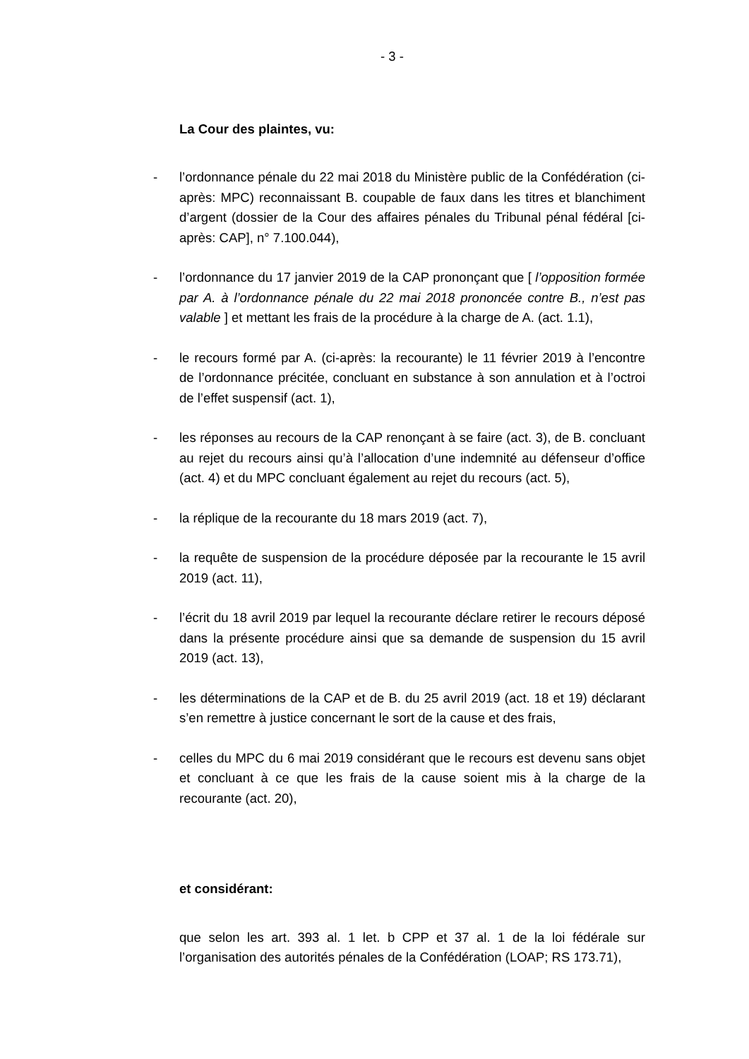- 3 -
La Cour des plaintes, vu:
- l’ordonnance pénale du 22 mai 2018 du Ministère public de la Confédération (ci-après: MPC) reconnaissant B. coupable de faux dans les titres et blanchiment d’argent (dossier de la Cour des affaires pénales du Tribunal pénal fédéral [ci-après: CAP], n° 7.100.044),
- l’ordonnance du 17 janvier 2019 de la CAP prononçant que [ l’opposition formée par A. à l’ordonnance pénale du 22 mai 2018 prononcée contre B., n’est pas valable ] et mettant les frais de la procédure à la charge de A. (act. 1.1),
- le recours formé par A. (ci-après: la recourante) le 11 février 2019 à l’encontre de l’ordonnance précitée, concluant en substance à son annulation et à l’octroi de l’effet suspensif (act. 1),
- les réponses au recours de la CAP renonçant à se faire (act. 3), de B. concluant au rejet du recours ainsi qu’à l’allocation d’une indemnité au défenseur d’office (act. 4) et du MPC concluant également au rejet du recours (act. 5),
- la réplique de la recourante du 18 mars 2019 (act. 7),
- la requête de suspension de la procédure déposée par la recourante le 15 avril 2019 (act. 11),
- l’écrit du 18 avril 2019 par lequel la recourante déclare retirer le recours déposé dans la présente procédure ainsi que sa demande de suspension du 15 avril 2019 (act. 13),
- les déterminations de la CAP et de B. du 25 avril 2019 (act. 18 et 19) déclarant s’en remettre à justice concernant le sort de la cause et des frais,
- celles du MPC du 6 mai 2019 considérant que le recours est devenu sans objet et concluant à ce que les frais de la cause soient mis à la charge de la recourante (act. 20),
et considérant:
que selon les art. 393 al. 1 let. b CPP et 37 al. 1 de la loi fédérale sur l’organisation des autorités pénales de la Confédération (LOAP; RS 173.71),